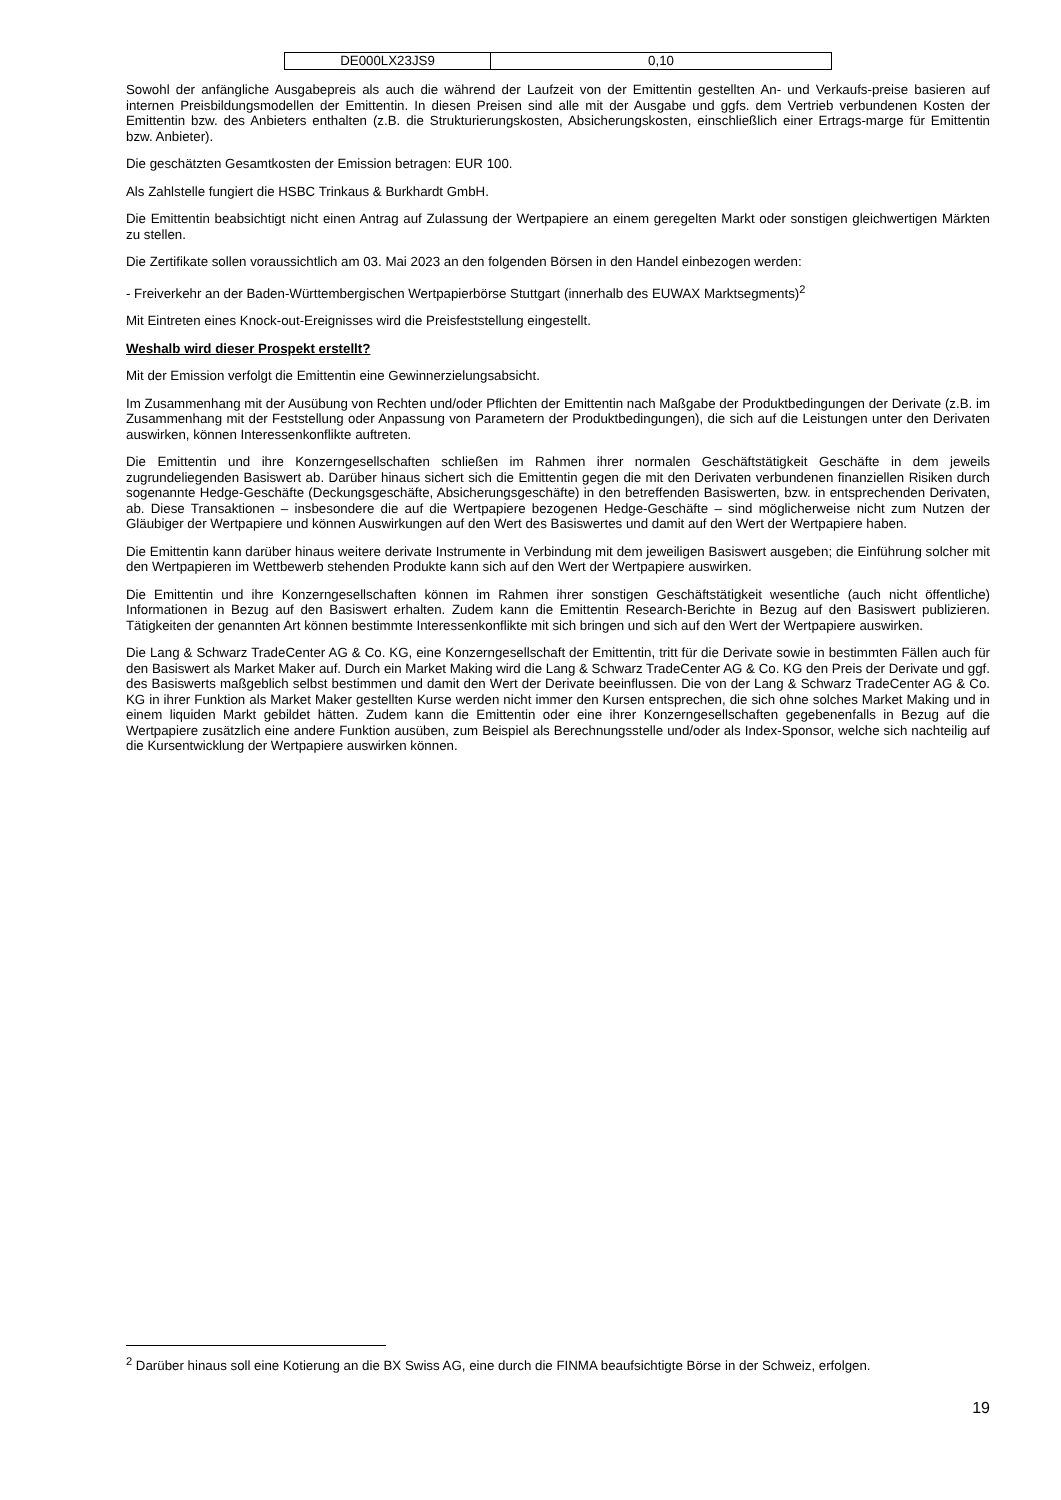| DE000LX23JS9 | 0,10 |
Sowohl der anfängliche Ausgabepreis als auch die während der Laufzeit von der Emittentin gestellten An- und Verkaufs-preise basieren auf internen Preisbildungsmodellen der Emittentin. In diesen Preisen sind alle mit der Ausgabe und ggfs. dem Vertrieb verbundenen Kosten der Emittentin bzw. des Anbieters enthalten (z.B. die Strukturierungskosten, Absicherungskosten, einschließlich einer Ertrags-marge für Emittentin bzw. Anbieter).
Die geschätzten Gesamtkosten der Emission betragen: EUR 100.
Als Zahlstelle fungiert die HSBC Trinkaus & Burkhardt GmbH.
Die Emittentin beabsichtigt nicht einen Antrag auf Zulassung der Wertpapiere an einem geregelten Markt oder sonstigen gleichwertigen Märkten zu stellen.
Die Zertifikate sollen voraussichtlich am 03. Mai 2023 an den folgenden Börsen in den Handel einbezogen werden:
- Freiverkehr an der Baden-Württembergischen Wertpapierbörse Stuttgart (innerhalb des EUWAX Marktsegments)<sup>2</sup>
Mit Eintreten eines Knock-out-Ereignisses wird die Preisfeststellung eingestellt.
Weshalb wird dieser Prospekt erstellt?
Mit der Emission verfolgt die Emittentin eine Gewinnerzielungsabsicht.
Im Zusammenhang mit der Ausübung von Rechten und/oder Pflichten der Emittentin nach Maßgabe der Produktbedingungen der Derivate (z.B. im Zusammenhang mit der Feststellung oder Anpassung von Parametern der Produktbedingungen), die sich auf die Leistungen unter den Derivaten auswirken, können Interessenkonflikte auftreten.
Die Emittentin und ihre Konzerngesellschaften schließen im Rahmen ihrer normalen Geschäftstätigkeit Geschäfte in dem jeweils zugrundeliegenden Basiswert ab. Darüber hinaus sichert sich die Emittentin gegen die mit den Derivaten verbundenen finanziellen Risiken durch sogenannte Hedge-Geschäfte (Deckungsgeschäfte, Absicherungsgeschäfte) in den betreffenden Basiswerten, bzw. in entsprechenden Derivaten, ab. Diese Transaktionen – insbesondere die auf die Wertpapiere bezogenen Hedge-Geschäfte – sind möglicherweise nicht zum Nutzen der Gläubiger der Wertpapiere und können Auswirkungen auf den Wert des Basiswertes und damit auf den Wert der Wertpapiere haben.
Die Emittentin kann darüber hinaus weitere derivate Instrumente in Verbindung mit dem jeweiligen Basiswert ausgeben; die Einführung solcher mit den Wertpapieren im Wettbewerb stehenden Produkte kann sich auf den Wert der Wertpapiere auswirken.
Die Emittentin und ihre Konzerngesellschaften können im Rahmen ihrer sonstigen Geschäftstätigkeit wesentliche (auch nicht öffentliche) Informationen in Bezug auf den Basiswert erhalten. Zudem kann die Emittentin Research-Berichte in Bezug auf den Basiswert publizieren. Tätigkeiten der genannten Art können bestimmte Interessenkonflikte mit sich bringen und sich auf den Wert der Wertpapiere auswirken.
Die Lang & Schwarz TradeCenter AG & Co. KG, eine Konzerngesellschaft der Emittentin, tritt für die Derivate sowie in bestimmten Fällen auch für den Basiswert als Market Maker auf. Durch ein Market Making wird die Lang & Schwarz TradeCenter AG & Co. KG den Preis der Derivate und ggf. des Basiswerts maßgeblich selbst bestimmen und damit den Wert der Derivate beeinflussen. Die von der Lang & Schwarz TradeCenter AG & Co. KG in ihrer Funktion als Market Maker gestellten Kurse werden nicht immer den Kursen entsprechen, die sich ohne solches Market Making und in einem liquiden Markt gebildet hätten. Zudem kann die Emittentin oder eine ihrer Konzerngesellschaften gegebenenfalls in Bezug auf die Wertpapiere zusätzlich eine andere Funktion ausüben, zum Beispiel als Berechnungsstelle und/oder als Index-Sponsor, welche sich nachteilig auf die Kursentwicklung der Wertpapiere auswirken können.
<sup>2</sup> Darüber hinaus soll eine Kotierung an die BX Swiss AG, eine durch die FINMA beaufsichtigte Börse in der Schweiz, erfolgen.
19